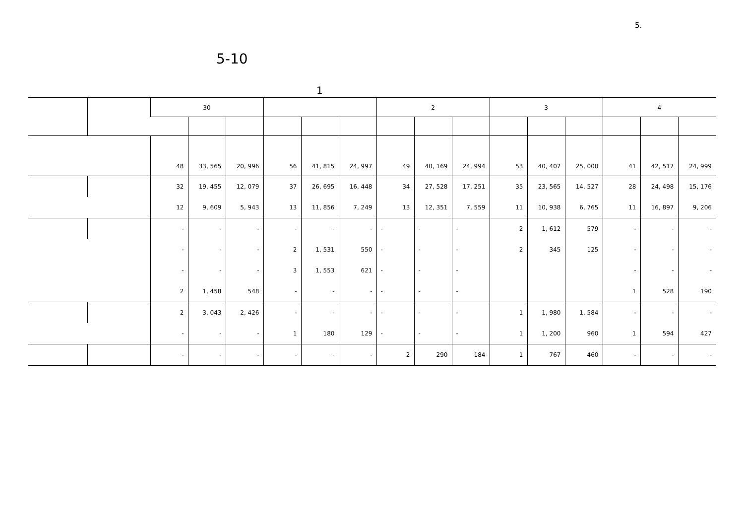5.
5-10
1
| | | 30 | | | | | | 2 | | | 3 | | | 4 | | |
| --- | --- | --- | --- | --- | --- | --- | --- | --- | --- | --- | --- | --- | --- | --- | --- | --- |
| | | 48 | 33, 565 | 20, 996 | 56 | 41, 815 | 24, 997 | 49 | 40, 169 | 24, 994 | 53 | 40, 407 | 25, 000 | 41 | 42, 517 | 24, 999 |
| | | 32 | 19, 455 | 12, 079 | 37 | 26, 695 | 16, 448 | 34 | 27, 528 | 17, 251 | 35 | 23, 565 | 14, 527 | 28 | 24, 498 | 15, 176 |
| | | 12 | 9, 609 | 5, 943 | 13 | 11, 856 | 7, 249 | 13 | 12, 351 | 7, 559 | 11 | 10, 938 | 6, 765 | 11 | 16, 897 | 9, 206 |
| | | - | - | - | - | - | - | - | - | - | 2 | 1, 612 | 579 | - | - | - |
| | | - | - | - | 2 | 1, 531 | 550 | - | - | - | 2 | 345 | 125 | - | - | - |
| | | - | - | - | 3 | 1, 553 | 621 | - | - | - | | | | - | - | - |
| | | 2 | 1, 458 | 548 | - | - | - | - | - | - | | | | 1 | 528 | 190 |
| | | 2 | 3, 043 | 2, 426 | - | - | - | - | - | - | 1 | 1, 980 | 1, 584 | - | - | - |
| | | - | - | - | 1 | 180 | 129 | - | - | - | 1 | 1, 200 | 960 | 1 | 594 | 427 |
| | | - | - | - | - | - | - | 2 | 290 | 184 | 1 | 767 | 460 | - | - | - |